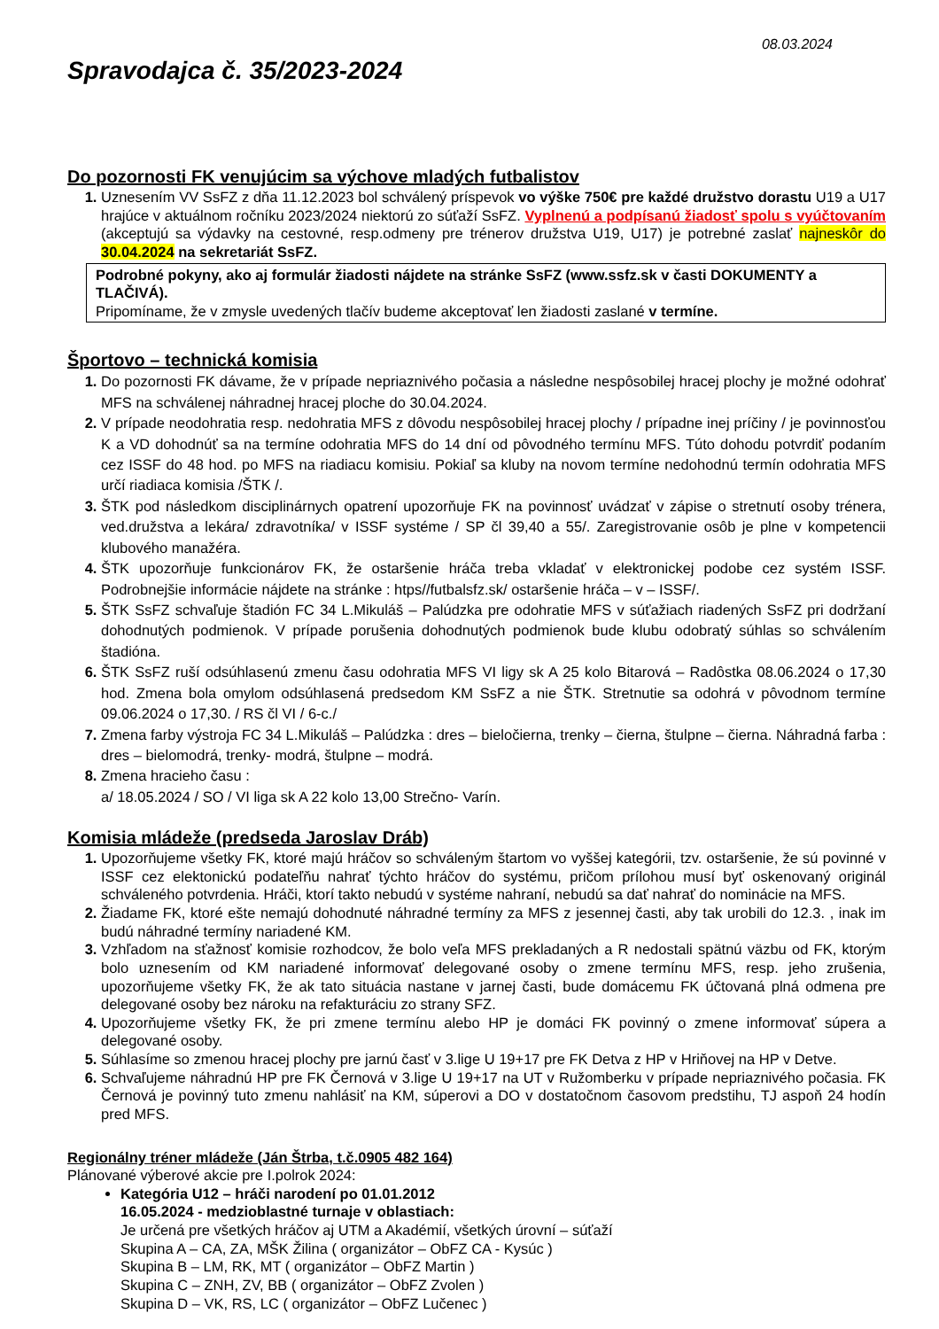08.03.2024
Spravodajca č. 35/2023-2024
Do pozornosti FK venujúcim sa výchove mladých futbalistov
Uznesením VV SsFZ z dňa 11.12.2023 bol schválený príspevok vo výške 750€ pre každé družstvo dorastu U19 a U17 hrajúce v aktuálnom ročníku 2023/2024 niektorú zo súťaží SsFZ. Vyplnenú a podpísanú žiadosť spolu s vyúčtovaním (akceptujú sa výdavky na cestovné, resp.odmeny pre trénerov družstva U19, U17) je potrebné zaslať najneskôr do 30.04.2024 na sekretariát SsFZ.
Podrobné pokyny, ako aj formulár žiadosti nájdete na stránke SsFZ (www.ssfz.sk v časti DOKUMENTY a TLAČIVÁ).
Pripomíname, že v zmysle uvedených tlačív budeme akceptovať len žiadosti zaslané v termíne.
Športovo – technická komisia
Do pozornosti FK dávame, že v prípade nepriaznivého počasia a následne nespôsobilej hracej plochy je možné odohrať MFS na schválenej náhradnej hracej ploche do 30.04.2024.
V prípade neodohratia resp. nedohratia MFS z dôvodu nespôsobilej hracej plochy / prípadne inej príčiny / je povinnosťou K a VD dohodnúť sa na termíne odohratia MFS do 14 dní od pôvodného termínu MFS. Túto dohodu potvrdiť podaním cez ISSF do 48 hod. po MFS na riadiacu komisiu. Pokiaľ sa kluby na novom termíne nedohodnú termín odohratia MFS určí riadiaca komisia /ŠTK /.
ŠTK pod následkom disciplinárnych opatrení upozorňuje FK na povinnosť uvádzať v zápise o stretnutí osoby trénera, ved.družstva a lekára/ zdravotníka/ v ISSF systéme / SP čl 39,40 a 55/. Zaregistrovanie osôb je plne v kompetencii klubového manažéra.
ŠTK upozorňuje funkcionárov FK, že ostaršenie hráča treba vkladať v elektronickej podobe cez systém ISSF. Podrobnejšie informácie nájdete na stránke : htps//futbalsfz.sk/ ostaršenie hráča – v – ISSF/.
ŠTK SsFZ schvaľuje štadión FC 34 L.Mikuláš – Palúdzka pre odohratie MFS v súťažiach riadených SsFZ pri dodržaní dohodnutých podmienok. V prípade porušenia dohodnutých podmienok bude klubu odobratý súhlas so schválením štadióna.
ŠTK SsFZ ruší odsúhlasenú zmenu času odohratia MFS VI ligy sk A 25 kolo Bitarová – Radôstka 08.06.2024 o 17,30 hod. Zmena bola omylom odsúhlasená predsedom KM SsFZ a nie ŠTK. Stretnutie sa odohrá v pôvodnom termíne 09.06.2024 o 17,30. / RS čl VI / 6-c./
Zmena farby výstroja FC 34 L.Mikuláš – Palúdzka : dres – bieločierna, trenky – čierna, štulpne – čierna. Náhradná farba : dres – bielomodrá, trenky- modrá, štulpne – modrá.
Zmena hracieho času :
a/ 18.05.2024 / SO / VI liga sk A 22 kolo 13,00 Strečno- Varín.
Komisia mládeže (predseda Jaroslav Dráb)
Upozorňujeme všetky FK, ktoré majú hráčov so schváleným štartom vo vyššej kategórii, tzv. ostaršenie, že sú povinné v ISSF cez elektonickú podateľňu nahrať týchto hráčov do systému, pričom prílohou musí byť oskenovaný originál schváleného potvrdenia. Hráči, ktorí takto nebudú v systéme nahraní, nebudú sa dať nahrať do nominácie na MFS.
Žiadame FK, ktoré ešte nemajú dohodnuté náhradné termíny za MFS z jesennej časti, aby tak urobili do 12.3. , inak im budú náhradné termíny nariadené KM.
Vzhľadom na sťažnosť komisie rozhodcov, že bolo veľa MFS prekladaných a R nedostali spätnú väzbu od FK, ktorým bolo uznesením od KM nariadené informovať delegované osoby o zmene termínu MFS, resp. jeho zrušenia, upozorňujeme všetky FK, že ak tato situácia nastane v jarnej časti, bude domácemu FK účtovaná plná odmena pre delegované osoby bez nároku na refakturáciu zo strany SFZ.
Upozorňujeme všetky FK, že pri zmene termínu alebo HP je domáci FK povinný o zmene informovať súpera a delegované osoby.
Súhlasíme so zmenou hracej plochy pre jarnú časť v 3.lige U 19+17 pre FK Detva z HP v Hriňovej na HP v Detve.
Schvaľujeme náhradnú HP pre FK Černová v 3.lige U 19+17 na UT v Ružomberku v prípade nepriaznivého počasia. FK Černová je povinný tuto zmenu nahlásiť na KM, súperovi a DO v dostatočnom časovom predstihu, TJ aspoň 24 hodín pred MFS.
Regionálny tréner mládeže (Ján Štrba, t.č.0905 482 164)
Plánované výberové akcie pre I.polrok 2024:
Kategória U12 – hráči narodení po 01.01.2012
16.05.2024 - medzioblastné turnaje v oblastiach:
Je určená pre všetkých hráčov aj UTM a Akadémií, všetkých úrovní – súťaží
Skupina A – CA, ZA, MŠK Žilina ( organizátor – ObFZ CA - Kysúc )
Skupina B – LM, RK, MT ( organizátor – ObFZ Martin )
Skupina C – ZNH, ZV, BB ( organizátor – ObFZ Zvolen )
Skupina D – VK, RS, LC ( organizátor – ObFZ Lučenec )